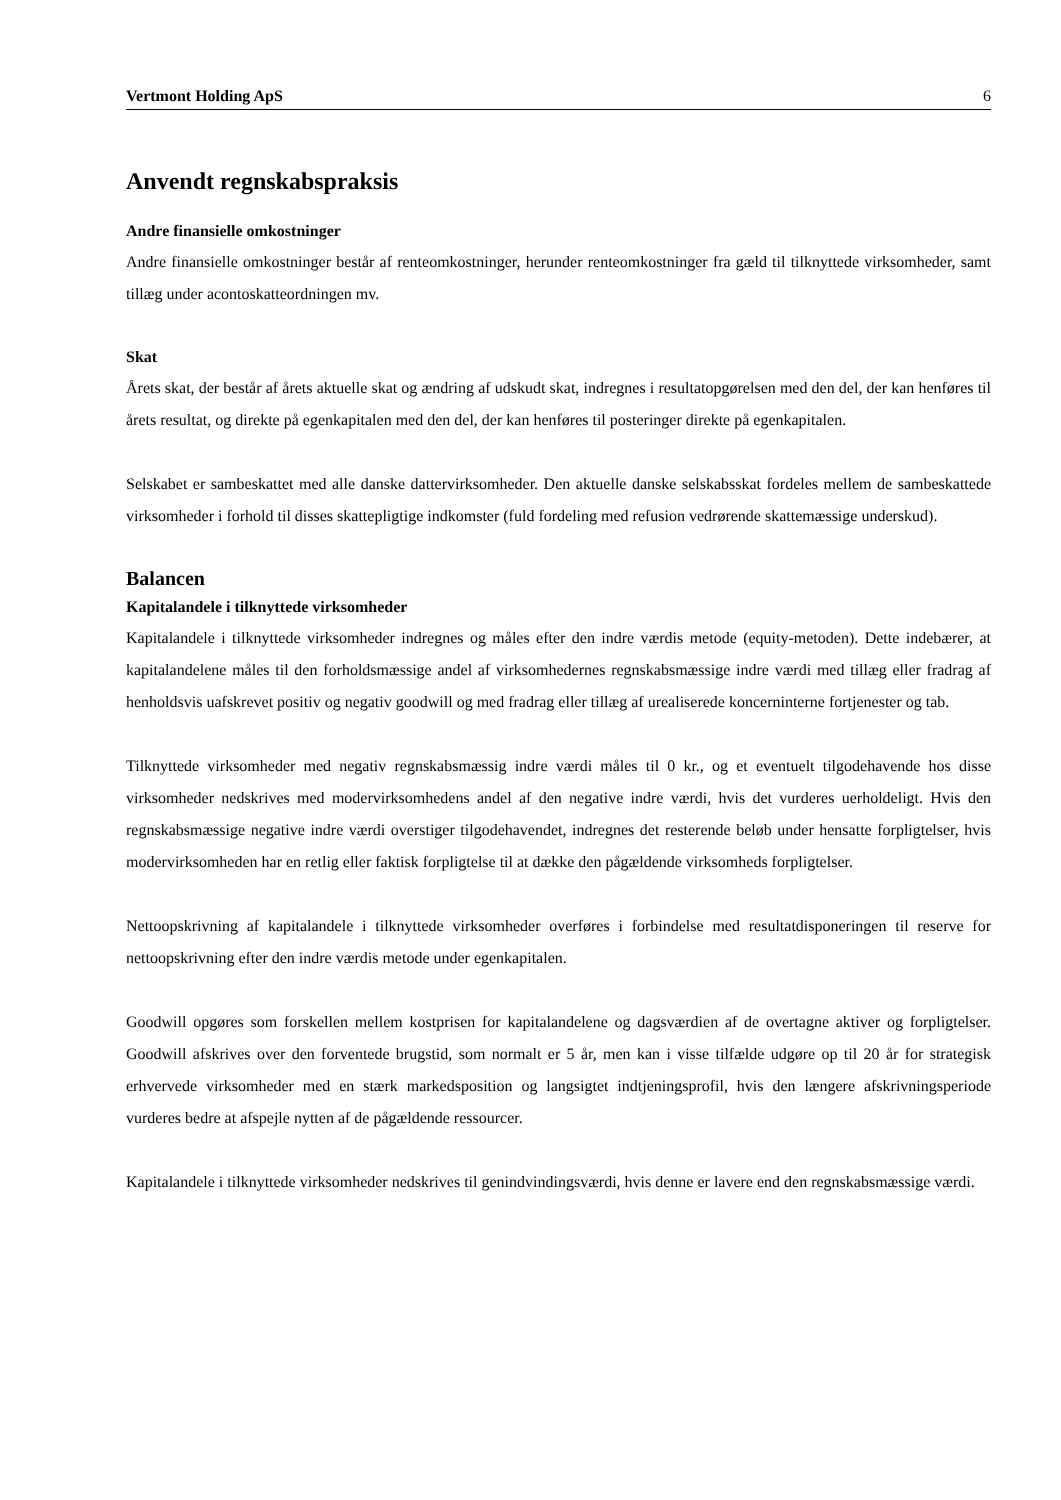Vertmont Holding ApS 6
Anvendt regnskabspraksis
Andre finansielle omkostninger
Andre finansielle omkostninger består af renteomkostninger, herunder renteomkostninger fra gæld til tilknyttede virksomheder, samt tillæg under acontoskatteordningen mv.
Skat
Årets skat, der består af årets aktuelle skat og ændring af udskudt skat, indregnes i resultatopgørelsen med den del, der kan henføres til årets resultat, og direkte på egenkapitalen med den del, der kan henføres til posteringer direkte på egenkapitalen.
Selskabet er sambeskattet med alle danske dattervirksomheder. Den aktuelle danske selskabsskat fordeles mellem de sambeskattede virksomheder i forhold til disses skattepligtige indkomster (fuld fordeling med refusion vedrørende skattemæssige underskud).
Balancen
Kapitalandele i tilknyttede virksomheder
Kapitalandele i tilknyttede virksomheder indregnes og måles efter den indre værdis metode (equity-metoden). Dette indebærer, at kapitalandelene måles til den forholdsmæssige andel af virksomhedernes regnskabsmæssige indre værdi med tillæg eller fradrag af henholdsvis uafskrevet positiv og negativ goodwill og med fradrag eller tillæg af urealiserede koncerninterne fortjenester og tab.
Tilknyttede virksomheder med negativ regnskabsmæssig indre værdi måles til 0 kr., og et eventuelt tilgodehavende hos disse virksomheder nedskrives med modervirksomhedens andel af den negative indre værdi, hvis det vurderes uerholdeligt. Hvis den regnskabsmæssige negative indre værdi overstiger tilgodehavendet, indregnes det resterende beløb under hensatte forpligtelser, hvis modervirksomheden har en retlig eller faktisk forpligtelse til at dække den pågældende virksomheds forpligtelser.
Nettoopskrivning af kapitalandele i tilknyttede virksomheder overføres i forbindelse med resultatdisponeringen til reserve for nettoopskrivning efter den indre værdis metode under egenkapitalen.
Goodwill opgøres som forskellen mellem kostprisen for kapitalandelene og dagsværdien af de overtagne aktiver og forpligtelser. Goodwill afskrives over den forventede brugstid, som normalt er 5 år, men kan i visse tilfælde udgøre op til 20 år for strategisk erhvervede virksomheder med en stærk markedsposition og langsigtet indtjeningsprofil, hvis den længere afskrivningsperiode vurderes bedre at afspejle nytten af de pågældende ressourcer.
Kapitalandele i tilknyttede virksomheder nedskrives til genindvindingsværdi, hvis denne er lavere end den regnskabsmæssige værdi.